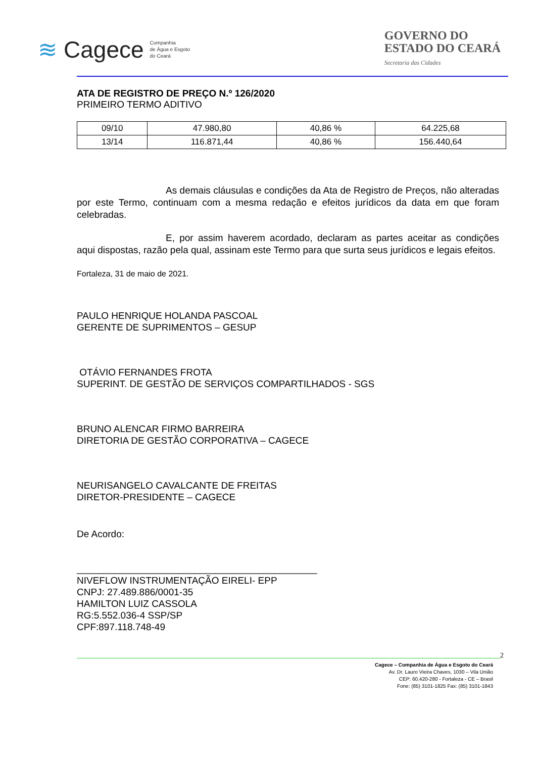≋ Cagece Companhia
de Água e Esgoto
do Ceará
GOVERNO DO
ESTADO DO CEARÁ
Secretaria das Cidades
ATA DE REGISTRO DE PREÇO N.º 126/2020
PRIMEIRO TERMO ADITIVO
| 09/10 | 47.980,80 | 40,86 % | 64.225,68 |
| 13/14 | 116.871,44 | 40,86 % | 156.440,64 |
As demais cláusulas e condições da Ata de Registro de Preços, não alteradas por este Termo, continuam com a mesma redação e efeitos jurídicos da data em que foram celebradas.
E, por assim haverem acordado, declaram as partes aceitar as condições aqui dispostas, razão pela qual, assinam este Termo para que surta seus jurídicos e legais efeitos.
Fortaleza, 31 de maio de 2021.
PAULO HENRIQUE HOLANDA PASCOAL
GERENTE DE SUPRIMENTOS – GESUP
OTÁVIO FERNANDES FROTA
SUPERINT. DE GESTÃO DE SERVIÇOS COMPARTILHADOS - SGS
BRUNO ALENCAR FIRMO BARREIRA
DIRETORIA DE GESTÃO CORPORATIVA – CAGECE
NEURISANGELO CAVALCANTE DE FREITAS
DIRETOR-PRESIDENTE – CAGECE
De Acordo:
_____________________________________________
NIVEFLOW INSTRUMENTAÇÃO EIRELI- EPP
CNPJ: 27.489.886/0001-35
HAMILTON LUIZ CASSOLA
RG:5.552.036-4 SSP/SP
CPF:897.118.748-49
2
Cagece – Companhia de Água e Esgoto do Ceará
Av. Dr. Lauro Vieira Chaves, 1030 – Vila União
CEP: 60.420-280 - Fortaleza - CE – Brasil
Fone: (85) 3101-1825 Fax: (85) 3101-1843